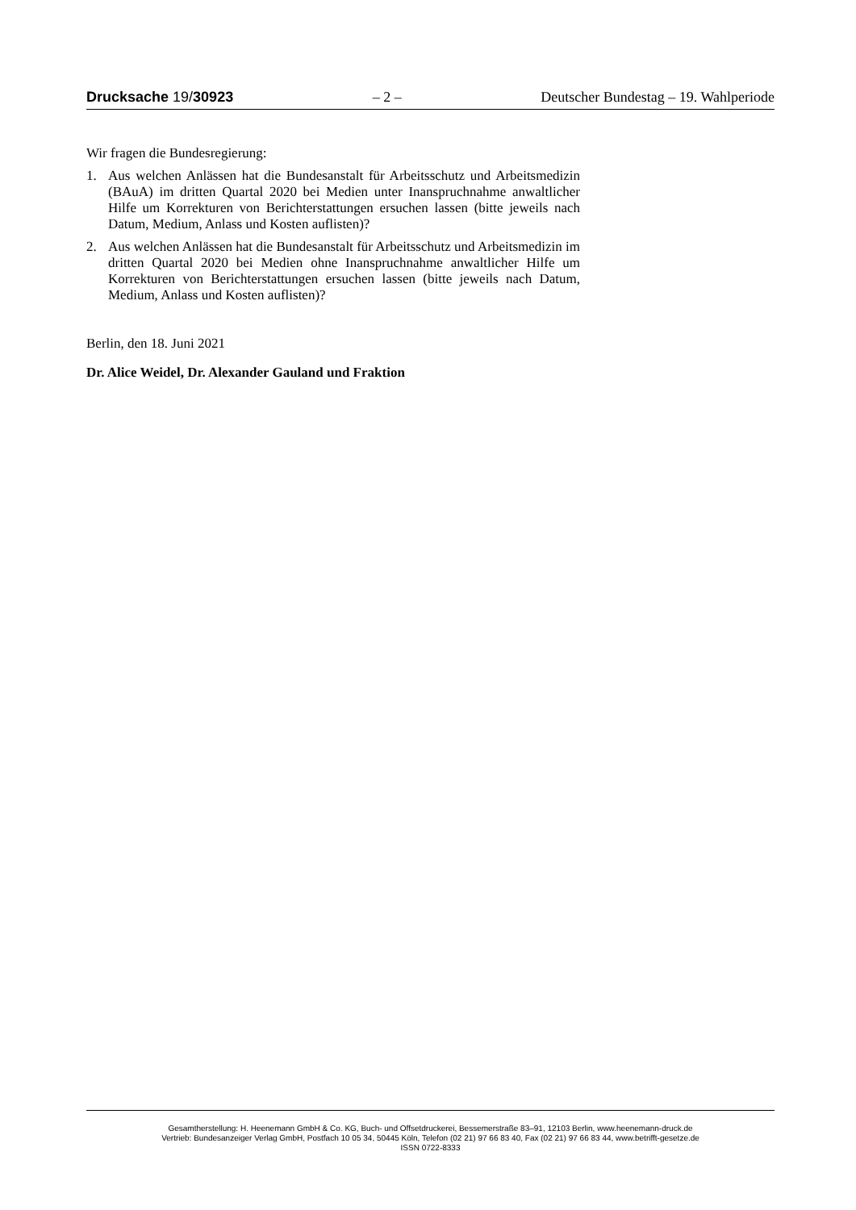Drucksache 19/30923 – 2 – Deutscher Bundestag – 19. Wahlperiode
Wir fragen die Bundesregierung:
1. Aus welchen Anlässen hat die Bundesanstalt für Arbeitsschutz und Arbeitsmedizin (BAuA) im dritten Quartal 2020 bei Medien unter Inanspruchnahme anwaltlicher Hilfe um Korrekturen von Berichterstattungen ersuchen lassen (bitte jeweils nach Datum, Medium, Anlass und Kosten auflisten)?
2. Aus welchen Anlässen hat die Bundesanstalt für Arbeitsschutz und Arbeitsmedizin im dritten Quartal 2020 bei Medien ohne Inanspruchnahme anwaltlicher Hilfe um Korrekturen von Berichterstattungen ersuchen lassen (bitte jeweils nach Datum, Medium, Anlass und Kosten auflisten)?
Berlin, den 18. Juni 2021
Dr. Alice Weidel, Dr. Alexander Gauland und Fraktion
Gesamtherstellung: H. Heenemann GmbH & Co. KG, Buch- und Offsetdruckerei, Bessemerstraße 83–91, 12103 Berlin, www.heenemann-druck.de
Vertrieb: Bundesanzeiger Verlag GmbH, Postfach 10 05 34, 50445 Köln, Telefon (02 21) 97 66 83 40, Fax (02 21) 97 66 83 44, www.betrifft-gesetze.de
ISSN 0722-8333